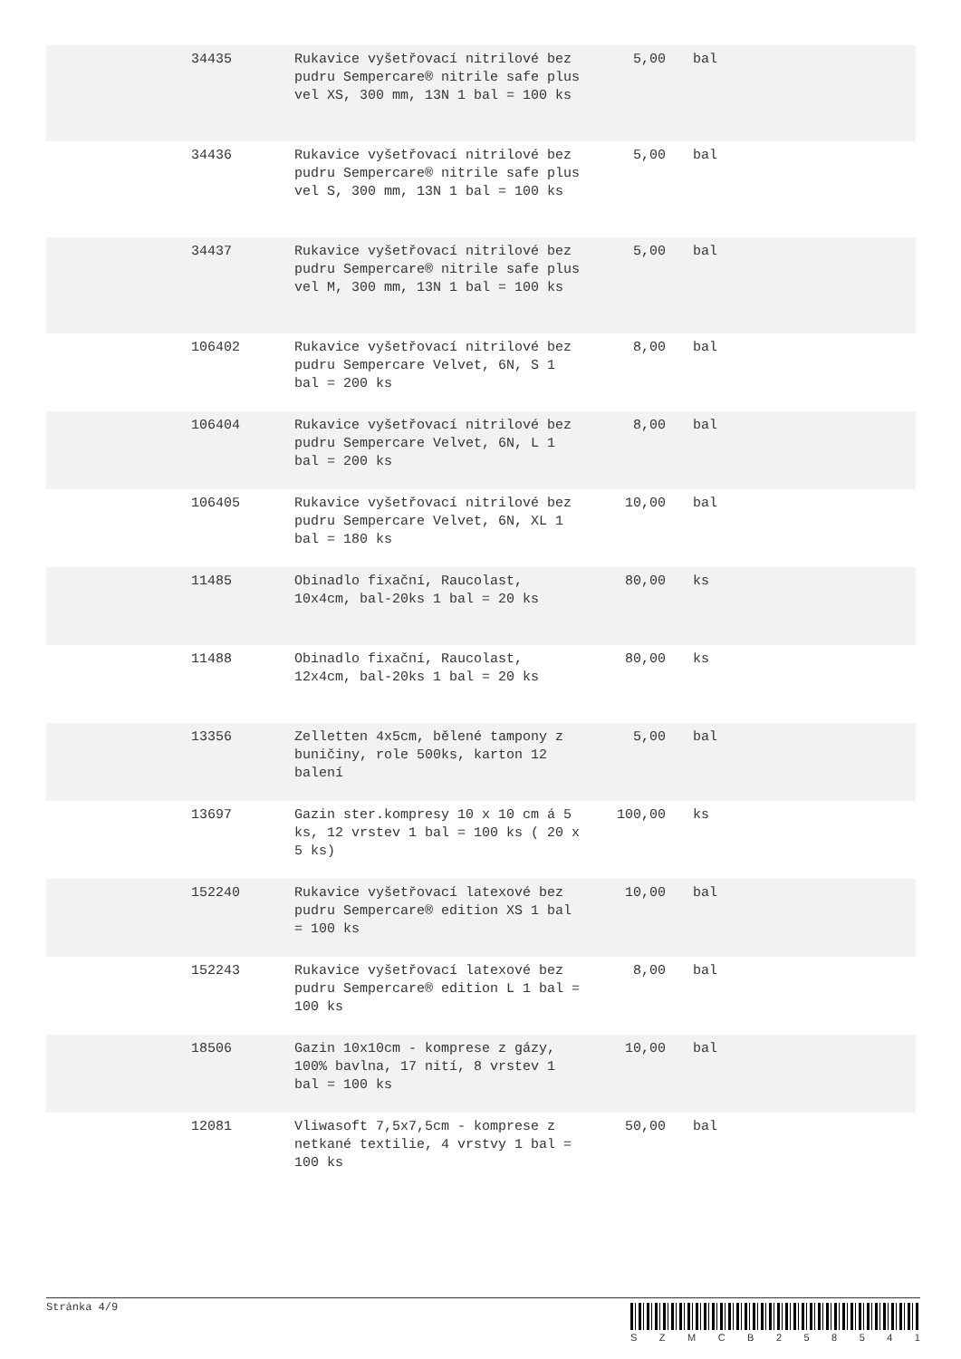| | 34435 | Rukavice vyšetřovací nitrilové bez pudru Sempercare® nitrile safe plus vel XS, 300 mm, 13N 1 bal = 100 ks | 5,00 | bal |
| | 34436 | Rukavice vyšetřovací nitrilové bez pudru Sempercare® nitrile safe plus vel S, 300 mm, 13N 1 bal = 100 ks | 5,00 | bal |
| | 34437 | Rukavice vyšetřovací nitrilové bez pudru Sempercare® nitrile safe plus vel M, 300 mm, 13N 1 bal = 100 ks | 5,00 | bal |
| | 106402 | Rukavice vyšetřovací nitrilové bez pudru Sempercare Velvet, 6N, S 1 bal = 200 ks | 8,00 | bal |
| | 106404 | Rukavice vyšetřovací nitrilové bez pudru Sempercare Velvet, 6N, L 1 bal = 200 ks | 8,00 | bal |
| | 106405 | Rukavice vyšetřovací nitrilové bez pudru Sempercare Velvet, 6N, XL 1 bal = 180 ks | 10,00 | bal |
| | 11485 | Obinadlo fixační, Raucolast, 10x4cm, bal-20ks 1 bal = 20 ks | 80,00 | ks |
| | 11488 | Obinadlo fixační, Raucolast, 12x4cm, bal-20ks 1 bal = 20 ks | 80,00 | ks |
| | 13356 | Zelletten 4x5cm, bělené tampony z buničiny, role 500ks, karton 12 balení | 5,00 | bal |
| | 13697 | Gazin ster.kompresy 10 x 10 cm á 5 ks, 12 vrstev 1 bal = 100 ks ( 20 x 5 ks) | 100,00 | ks |
| | 152240 | Rukavice vyšetřovací latexové bez pudru Sempercare® edition XS 1 bal = 100 ks | 10,00 | bal |
| | 152243 | Rukavice vyšetřovací latexové bez pudru Sempercare® edition L 1 bal = 100 ks | 8,00 | bal |
| | 18506 | Gazin 10x10cm - komprese z gázy, 100% bavlna, 17 nití, 8 vrstev 1 bal = 100 ks | 10,00 | bal |
| | 12081 | Vliwasoft 7,5x7,5cm - komprese z netkané textilie, 4 vrstvy 1 bal = 100 ks | 50,00 | bal |
Stránka 4/9
S Z M C B 2 5 8 5 4 1